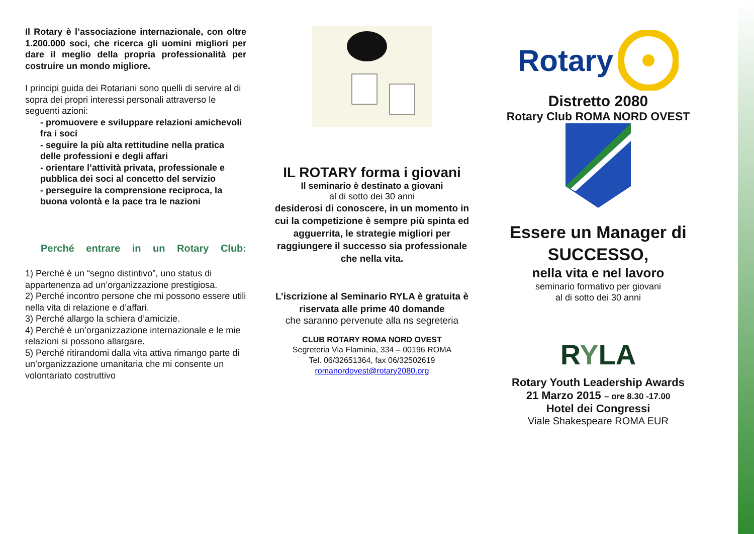Il Rotary è l’associazione internazionale, con oltre 1.200.000 soci, che ricerca gli uomini migliori per dare il meglio della propria professionalità per costruire un mondo migliore.
I principi guida dei Rotariani sono quelli di servire al di sopra dei propri interessi personali attraverso le seguenti azioni:
- promuovere e sviluppare relazioni amichevoli fra i soci
- seguire la più alta rettitudine nella pratica delle professioni e degli affari
- orientare l’attività privata, professionale e pubblica dei soci al concetto del servizio
- perseguire la comprensione reciproca, la buona volontà e la pace tra le nazioni
Perché entrare in un Rotary Club:
1) Perché è un “segno distintivo”, uno status di appartenenza ad un’organizzazione prestigiosa.
2) Perché incontro persone che mi possono essere utili nella vita di relazione e d’affari.
3) Perché allargo la schiera d’amicizie.
4) Perché è un’organizzazione internazionale e le mie relazioni si possono allargare.
5) Perché ritirandomi dalla vita attiva rimango parte di un’organizzazione umanitaria che mi consente un volontariato costruttivo
IL ROTARY forma i giovani
Il seminario è destinato a giovani
al di sotto dei 30 anni
desiderosi di conoscere, in un momento in cui la competizione è sempre più spinta ed agguerrita, le strategie migliori per raggiungere il successo sia professionale che nella vita.
L’iscrizione al Seminario RYLA è gratuita è riservata alle prime 40 domande
che saranno pervenute alla ns segreteria
CLUB ROTARY ROMA NORD OVEST
Segreteria Via Flaminia, 334 – 00196 ROMA
Tel. 06/32651364, fax 06/32502619
romanordovest@rotary2080.org
Rotary
Distretto 2080
Rotary Club ROMA NORD OVEST
Essere un Manager di SUCCESSO,
nella vita e nel lavoro
seminario formativo per giovani
al di sotto dei 30 anni
RYLA
Rotary Youth Leadership Awards
21 Marzo 2015 – ore 8.30 -17.00
Hotel dei Congressi
Viale Shakespeare ROMA EUR